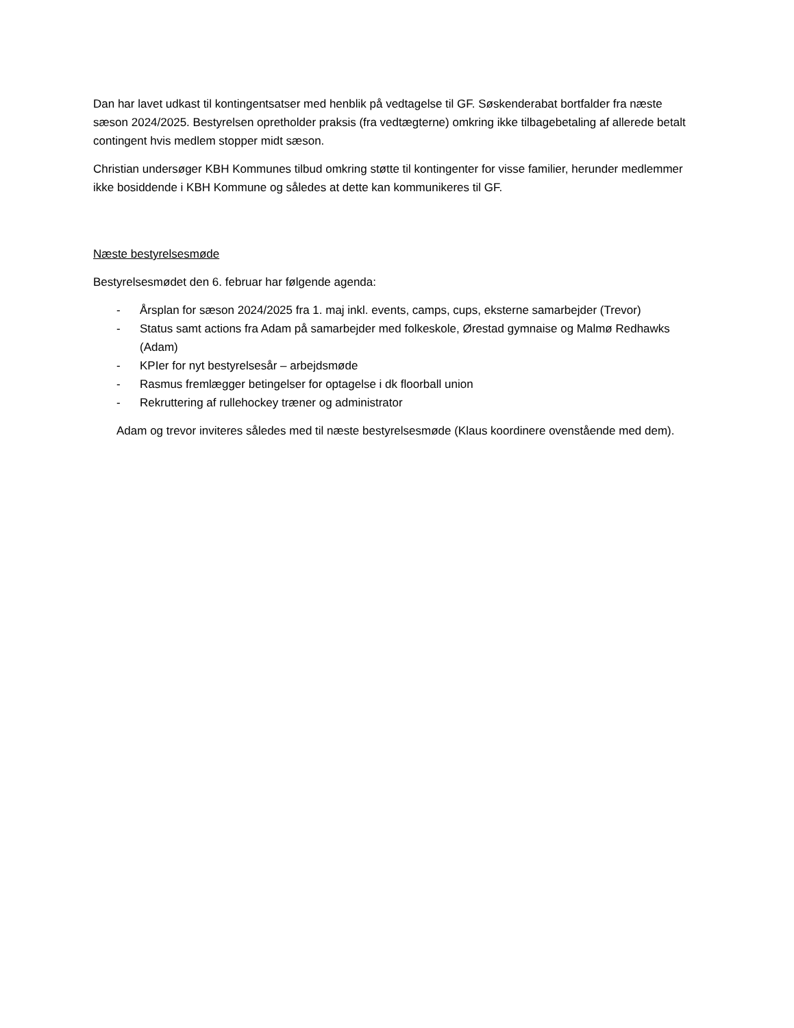Dan har lavet udkast til kontingentsatser med henblik på vedtagelse til GF. Søskenderabat bortfalder fra næste sæson 2024/2025. Bestyrelsen opretholder praksis (fra vedtægterne) omkring ikke tilbagebetaling af allerede betalt contingent hvis medlem stopper midt sæson.
Christian undersøger KBH Kommunes tilbud omkring støtte til kontingenter for visse familier, herunder medlemmer ikke bosiddende i KBH Kommune og således at dette kan kommunikeres til GF.
Næste bestyrelsesmøde
Bestyrelsesmødet den 6. februar har følgende agenda:
- Årsplan for sæson 2024/2025 fra 1. maj inkl. events, camps, cups, eksterne samarbejder (Trevor)
- Status samt actions fra Adam på samarbejder med folkeskole, Ørestad gymnaise og Malmø Redhawks (Adam)
- KPIer for nyt bestyrelsesår – arbejdsmøde
- Rasmus fremlægger betingelser for optagelse i dk floorball union
- Rekruttering af rullehockey træner og administrator
Adam og trevor inviteres således med til næste bestyrelsesmøde (Klaus koordinere ovenstående med dem).